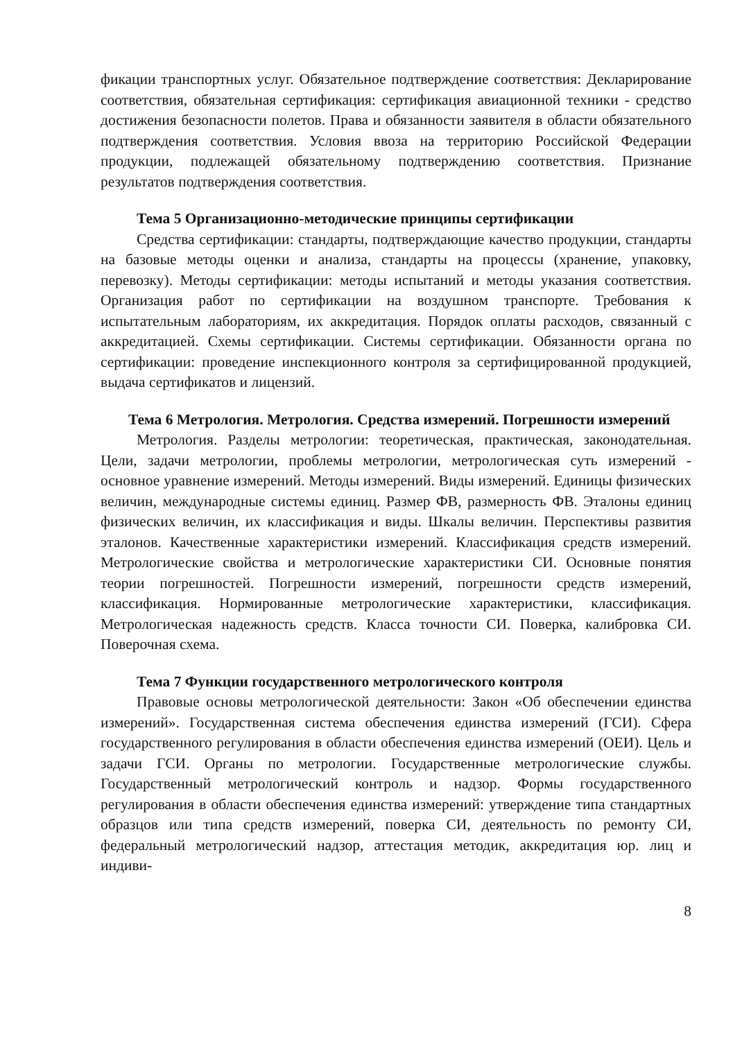фикации транспортных услуг. Обязательное подтверждение соответствия: Декларирование соответствия, обязательная сертификация: сертификация авиационной техники - средство достижения безопасности полетов. Права и обязанности заявителя в области обязательного подтверждения соответствия. Условия ввоза на территорию Российской Федерации продукции, подлежащей обязательному подтверждению соответствия. Признание результатов подтверждения соответствия.
Тема 5 Организационно-методические принципы сертификации
Средства сертификации: стандарты, подтверждающие качество продукции, стандарты на базовые методы оценки и анализа, стандарты на процессы (хранение, упаковку, перевозку). Методы сертификации: методы испытаний и методы указания соответствия. Организация работ по сертификации на воздушном транспорте. Требования к испытательным лабораториям, их аккредитация. Порядок оплаты расходов, связанный с аккредитацией. Схемы сертификации. Системы сертификации. Обязанности органа по сертификации: проведение инспекционного контроля за сертифицированной продукцией, выдача сертификатов и лицензий.
Тема 6 Метрология. Метрология. Средства измерений. Погрешности измерений
Метрология. Разделы метрологии: теоретическая, практическая, законодательная. Цели, задачи метрологии, проблемы метрологии, метрологическая суть измерений - основное уравнение измерений. Методы измерений. Виды измерений. Единицы физических величин, международные системы единиц. Размер ФВ, размерность ФВ. Эталоны единиц физических величин, их классификация и виды. Шкалы величин. Перспективы развития эталонов. Качественные характеристики измерений. Классификация средств измерений. Метрологические свойства и метрологические характеристики СИ. Основные понятия теории погрешностей. Погрешности измерений, погрешности средств измерений, классификация. Нормированные метрологические характеристики, классификация. Метрологическая надежность средств. Класса точности СИ. Поверка, калибровка СИ. Поверочная схема.
Тема 7 Функции государственного метрологического контроля
Правовые основы метрологической деятельности: Закон «Об обеспечении единства измерений». Государственная система обеспечения единства измерений (ГСИ). Сфера государственного регулирования в области обеспечения единства измерений (ОЕИ). Цель и задачи ГСИ. Органы по метрологии. Государственные метрологические службы. Государственный метрологический контроль и надзор. Формы государственного регулирования в области обеспечения единства измерений: утверждение типа стандартных образцов или типа средств измерений, поверка СИ, деятельность по ремонту СИ, федеральный метрологический надзор, аттестация методик, аккредитация юр. лиц и индиви-
8